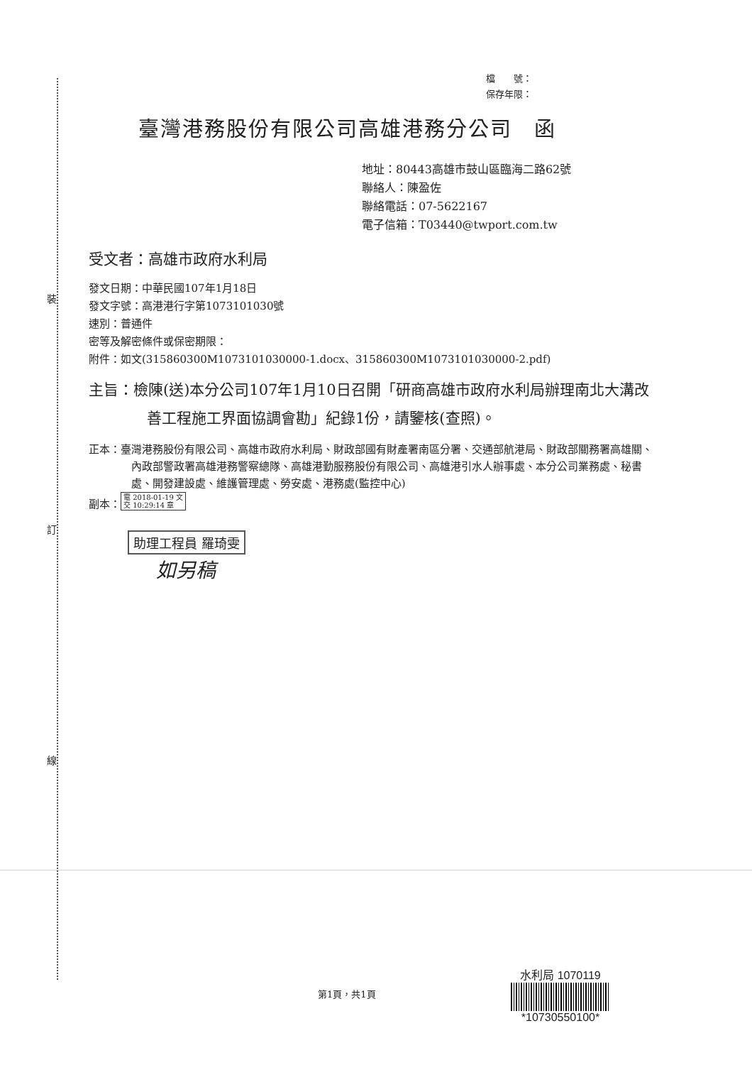裝
訂
線
檔　　號：
保存年限：
臺灣港務股份有限公司高雄港務分公司　函
地址：80443高雄市鼓山區臨海二路62號
聯絡人：陳盈佐
聯絡電話：07-5622167
電子信箱：T03440@twport.com.tw
受文者：高雄市政府水利局
發文日期：中華民國107年1月18日
發文字號：高港港行字第1073101030號
速別：普通件
密等及解密條件或保密期限：
附件：如文(315860300M1073101030000-1.docx、315860300M1073101030000-2.pdf)
主旨：檢陳(送)本分公司107年1月10日召開「研商高雄市政府水利局辦理南北大溝改善工程施工界面協調會勘」紀錄1份，請鑒核(查照)。
正本：臺灣港務股份有限公司、高雄市政府水利局、財政部國有財產署南區分署、交通部航港局、財政部關務署高雄關、內政部警政署高雄港務警察總隊、高雄港勤服務股份有限公司、高雄港引水人辦事處、本分公司業務處、秘書處、開發建設處、維護管理處、勞安處、港務處(監控中心)
副本： 電 2018-01-19 文
交 10:29:14 章
助理工程員 羅琦雯
如另稿
第1頁，共1頁
水利局 1070119
*10730550100*